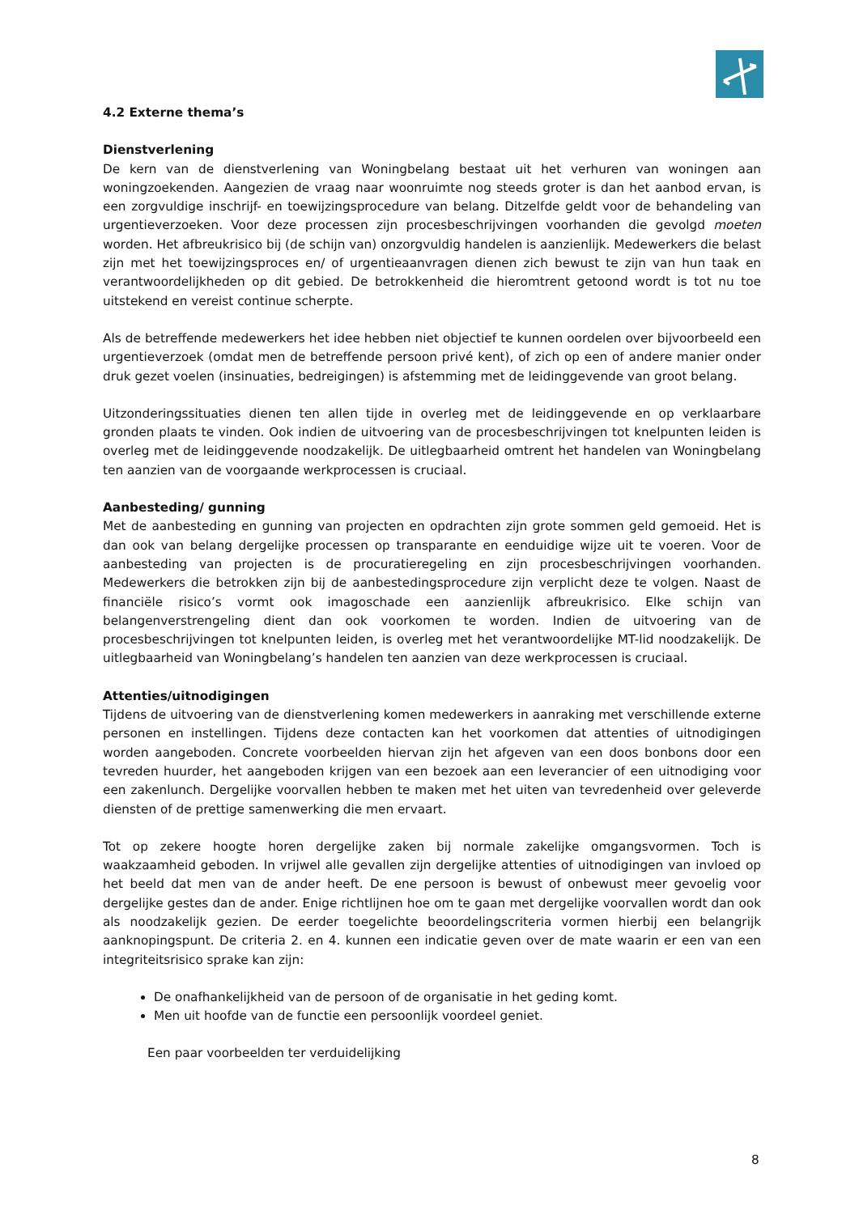4.2 Externe thema’s
Dienstverlening
De kern van de dienstverlening van Woningbelang bestaat uit het verhuren van woningen aan woningzoekenden. Aangezien de vraag naar woonruimte nog steeds groter is dan het aanbod ervan, is een zorgvuldige inschrijf- en toewijzingsprocedure van belang. Ditzelfde geldt voor de behandeling van urgentieverzoeken. Voor deze processen zijn procesbeschrijvingen voorhanden die gevolgd moeten worden. Het afbreukrisico bij (de schijn van) onzorgvuldig handelen is aanzienlijk. Medewerkers die belast zijn met het toewijzingsproces en/ of urgentieaanvragen dienen zich bewust te zijn van hun taak en verantwoordelijkheden op dit gebied. De betrokkenheid die hieromtrent getoond wordt is tot nu toe uitstekend en vereist continue scherpte.
Als de betreffende medewerkers het idee hebben niet objectief te kunnen oordelen over bijvoorbeeld een urgentieverzoek (omdat men de betreffende persoon privé kent), of zich op een of andere manier onder druk gezet voelen (insinuaties, bedreigingen) is afstemming met de leidinggevende van groot belang.
Uitzonderingssituaties dienen ten allen tijde in overleg met de leidinggevende en op verklaarbare gronden plaats te vinden. Ook indien de uitvoering van de procesbeschrijvingen tot knelpunten leiden is overleg met de leidinggevende noodzakelijk. De uitlegbaarheid omtrent het handelen van Woningbelang ten aanzien van de voorgaande werkprocessen is cruciaal.
Aanbesteding/ gunning
Met de aanbesteding en gunning van projecten en opdrachten zijn grote sommen geld gemoeid. Het is dan ook van belang dergelijke processen op transparante en eenduidige wijze uit te voeren. Voor de aanbesteding van projecten is de procuratieregeling en zijn procesbeschrijvingen voorhanden. Medewerkers die betrokken zijn bij de aanbestedingsprocedure zijn verplicht deze te volgen. Naast de financiële risico’s vormt ook imagoschade een aanzienlijk afbreukrisico. Elke schijn van belangenverstrengeling dient dan ook voorkomen te worden. Indien de uitvoering van de procesbeschrijvingen tot knelpunten leiden, is overleg met het verantwoordelijke MT-lid noodzakelijk. De uitlegbaarheid van Woningbelang’s handelen ten aanzien van deze werkprocessen is cruciaal.
Attenties/uitnodigingen
Tijdens de uitvoering van de dienstverlening komen medewerkers in aanraking met verschillende externe personen en instellingen. Tijdens deze contacten kan het voorkomen dat attenties of uitnodigingen worden aangeboden. Concrete voorbeelden hiervan zijn het afgeven van een doos bonbons door een tevreden huurder, het aangeboden krijgen van een bezoek aan een leverancier of een uitnodiging voor een zakenlunch. Dergelijke voorvallen hebben te maken met het uiten van tevredenheid over geleverde diensten of de prettige samenwerking die men ervaart.
Tot op zekere hoogte horen dergelijke zaken bij normale zakelijke omgangsvormen. Toch is waakzaamheid geboden. In vrijwel alle gevallen zijn dergelijke attenties of uitnodigingen van invloed op het beeld dat men van de ander heeft. De ene persoon is bewust of onbewust meer gevoelig voor dergelijke gestes dan de ander. Enige richtlijnen hoe om te gaan met dergelijke voorvallen wordt dan ook als noodzakelijk gezien. De eerder toegelichte beoordelingscriteria vormen hierbij een belangrijk aanknopingspunt. De criteria 2. en 4. kunnen een indicatie geven over de mate waarin er een van een integriteitsrisico sprake kan zijn:
De onafhankelijkheid van de persoon of de organisatie in het geding komt.
Men uit hoofde van de functie een persoonlijk voordeel geniet.
Een paar voorbeelden ter verduidelijking
8